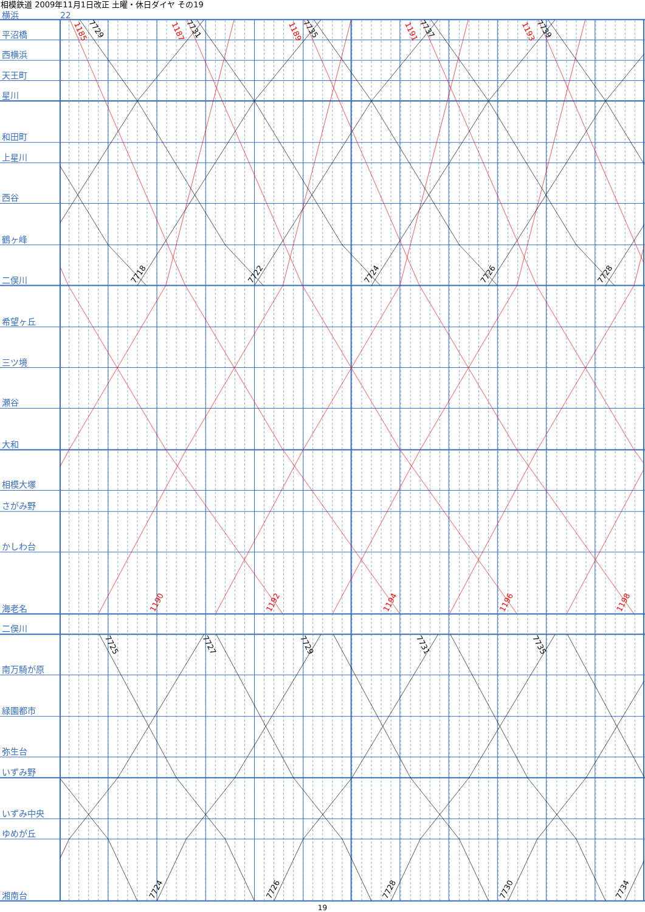相模鉄道 2009年11月1日改正 土曜・休日ダイヤ その19
横浜
22
平沼橋
西横浜
天王町
星川
和田町
上星川
西谷
鶴ヶ峰
二俣川
希望ヶ丘
三ツ境
瀬谷
大和
相模大塚
さがみ野
かしわ台
海老名
二俣川
南万騎が原
緑園都市
弥生台
いずみ野
いずみ中央
ゆめが丘
湘南台
1185
7729
1187
7731
1189
7735
1191
7737
1193
7739
7718
7722
7724
7726
7728
1190
1192
1194
1196
1198
7725
7727
7729
7731
7735
7724
7726
7728
7730
7734
19